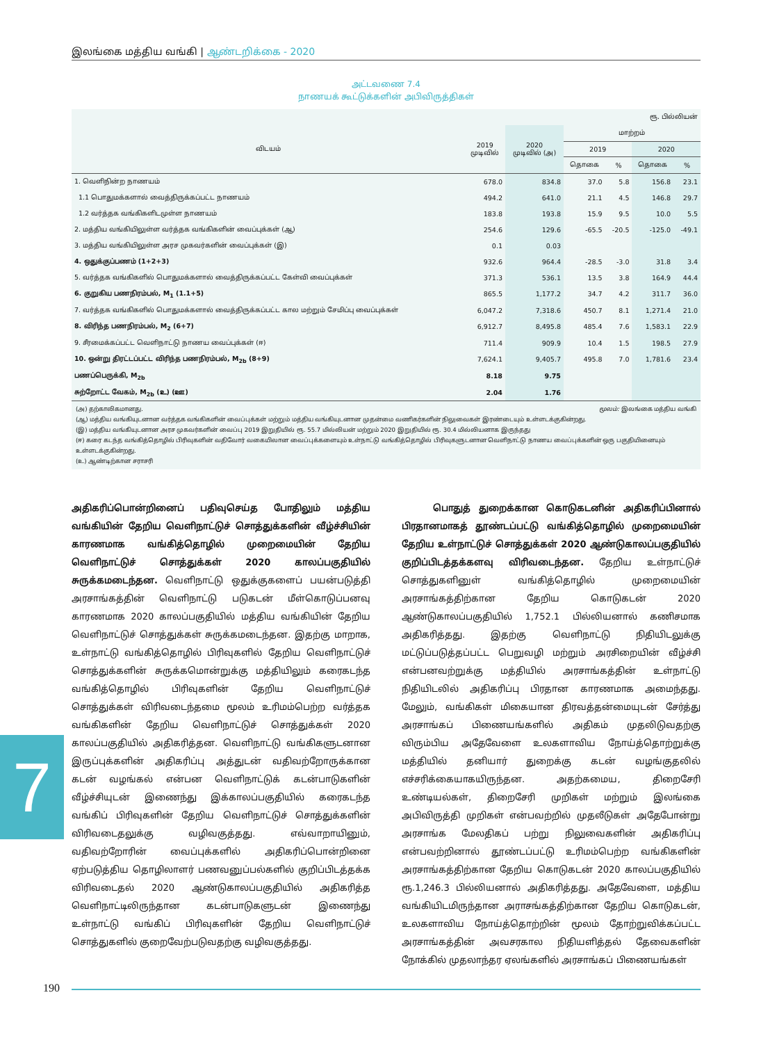இலங்கை மத்திய வங்கி | ஆண்டறிக்கை - 2020
அட்டவணை 7.4
நாணயக் கூட்டுக்களின் அபிவிருத்திகள்
| ரூ. பில்லியன் | | | | | | |
| விடயம் | 2019 முடிவில் | 2020 முடிவில் (அ) | மாற்றம் | | | |
| | | | 2019 | | 2020 | |
| | | | தொகை | % | தொகை | % |
| 1. வெளிநின்ற நாணயம் | 678.0 | 834.8 | 37.0 | 5.8 | 156.8 | 23.1 |
| 1.1 பொதுமக்களால் வைத்திருக்கப்பட்ட நாணயம் | 494.2 | 641.0 | 21.1 | 4.5 | 146.8 | 29.7 |
| 1.2 வர்த்தக வங்கிகளிடமுள்ள நாணயம் | 183.8 | 193.8 | 15.9 | 9.5 | 10.0 | 5.5 |
| 2. மத்திய வங்கியிலுள்ள வர்த்தக வங்கிகளின் வைப்புக்கள் (ஆ) | 254.6 | 129.6 | -65.5 | -20.5 | -125.0 | -49.1 |
| 3. மத்திய வங்கியிலுள்ள அரச முகவர்களின் வைப்புக்கள் (இ) | 0.1 | 0.03 | | | | |
| 4. ஒதுக்குப்பணம் (1+2+3) | 932.6 | 964.4 | -28.5 | -3.0 | 31.8 | 3.4 |
| 5. வர்த்தக வங்கிகளில் பொதுமக்களால் வைத்திருக்கப்பட்ட கேள்வி வைப்புக்கள் | 371.3 | 536.1 | 13.5 | 3.8 | 164.9 | 44.4 |
| 6. குறுகிய பணநிரம்பல், M<sub>1</sub> (1.1+5) | 865.5 | 1,177.2 | 34.7 | 4.2 | 311.7 | 36.0 |
| 7. வர்த்தக வங்கிகளில் பொதுமக்களால் வைத்திருக்கப்பட்ட கால மற்றும் சேமிப்பு வைப்புக்கள் | 6,047.2 | 7,318.6 | 450.7 | 8.1 | 1,271.4 | 21.0 |
| 8. விரிந்த பணநிரம்பல், M<sub>2</sub> (6+7) | 6,912.7 | 8,495.8 | 485.4 | 7.6 | 1,583.1 | 22.9 |
| 9. சீரமைக்கப்பட்ட வெளிநாட்டு நாணய வைப்புக்கள் (ஈ) | 711.4 | 909.9 | 10.4 | 1.5 | 198.5 | 27.9 |
| 10. ஒன்று திரட்டப்பட்ட விரிந்த பணநிரம்பல், M<sub>2b</sub> (8+9) | 7,624.1 | 9,405.7 | 495.8 | 7.0 | 1,781.6 | 23.4 |
| பணப்பெருக்கி, M<sub>2b</sub> | 8.18 | 9.75 | | | | |
| சுற்றோட்ட வேகம், M<sub>2b</sub> (உ) (ஊ) | 2.04 | 1.76 | | | | |
மூலம்: இலங்கை மத்திய வங்கி (அ) தற்காலிகமானது.
(ஆ) மத்திய வங்கியுடனான வர்த்தக வங்கிகளின் வைப்புக்கள் மற்றும் மத்திய வங்கியுடனான முதன்மை வணிகர்களின் நிலுவைகள் இரண்டையும் உள்ளடக்குகின்றது.
(இ) மத்திய வங்கியுடனான அரச முகவர்களின் வைப்பு 2019 இறுதியில் ரூ. 55.7 மில்லியன் மற்றும் 2020 இறுதியில் ரூ. 30.4 மில்லியனாக இருந்தது
(ஈ) கரை கடந்த வங்கித்தொழில் பிரிவுகளின் வதிவோர் வகையிலான வைப்புக்களையும் உள்நாட்டு வங்கித்தொழில் பிரிவுகளுடனான வெளிநாட்டு நாணய வைப்புக்களின் ஒரு பகுதியினையும் உள்ளடக்குகின்றது.
(உ) ஆண்டிற்கான சராசரி
அதிகரிப்பொன்றினைப் பதிவுசெய்த போதிலும் மத்திய வங்கியின் தேறிய வெளிநாட்டுச் சொத்துக்களின் வீழ்ச்சியின் காரணமாக வங்கித்தொழில் முறைமையின் தேறிய வெளிநாட்டுச் சொத்துக்கள் 2020 காலப்பகுதியில் சுருக்கமடைந்தன. வெளிநாட்டு ஒதுக்குகளைப் பயன்படுத்தி அரசாங்கத்தின் வெளிநாட்டு படுகடன் மீள்கொடுப்பனவு காரணமாக 2020 காலப்பகுதியில் மத்திய வங்கியின் தேறிய வெளிநாட்டுச் சொத்துக்கள் சுருக்கமடைந்தன. இதற்கு மாறாக, உள்நாட்டு வங்கித்தொழில் பிரிவுகளில் தேறிய வெளிநாட்டுச் சொத்துக்களின் சுருக்கமொன்றுக்கு மத்தியிலும் கரைகடந்த வங்கித்தொழில் பிரிவுகளின் தேறிய வெளிநாட்டுச் சொத்துக்கள் விரிவடைந்தமை மூலம் உரிமம்பெற்ற வர்த்தக வங்கிகளின் தேறிய வெளிநாட்டுச் சொத்துக்கள் 2020 காலப்பகுதியில் அதிகரித்தன. வெளிநாட்டு வங்கிகளுடனான இருப்புக்களின் அதிகரிப்பு அத்துடன் வதிவற்றோருக்கான கடன் வழங்கல் என்பன வெளிநாட்டுக் கடன்பாடுகளின் வீழ்ச்சியுடன் இணைந்து இக்காலப்பகுதியில் கரைகடந்த வங்கிப் பிரிவுகளின் தேறிய வெளிநாட்டுச் சொத்துக்களின் விரிவடைதலுக்கு வழிவகுத்தது. எவ்வாறாயினும், வதிவற்றோரின் வைப்புக்களில் அதிகரிப்பொன்றினை ஏற்படுத்திய தொழிலாளர் பணவனுப்பல்களில் குறிப்பிடத்தக்க விரிவடைதல் 2020 ஆண்டுகாலப்பகுதியில் அதிகரித்த வெளிநாட்டிலிருந்தான கடன்பாடுகளுடன் இணைந்து உள்நாட்டு வங்கிப் பிரிவுகளின் தேறிய வெளிநாட்டுச் சொத்துகளில் குறைவேற்படுவதற்கு வழிவகுத்தது.
பொதுத் துறைக்கான கொடுகடனின் அதிகரிப்பினால் பிரதானமாகத் தூண்டப்பட்டு வங்கித்தொழில் முறைமையின் தேறிய உள்நாட்டுச் சொத்துக்கள் 2020 ஆண்டுகாலப்பகுதியில் குறிப்பிடத்தக்களவு விரிவடைந்தன. தேறிய உள்நாட்டுச் சொத்துகளினுள் வங்கித்தொழில் முறைமையின் அரசாங்கத்திற்கான தேறிய கொடுகடன் 2020 ஆண்டுகாலப்பகுதியில் 1,752.1 பில்லியனால் கணிசமாக அதிகரித்தது. இதற்கு வெளிநாட்டு நிதியிடலுக்கு மட்டுப்படுத்தப்பட்ட பெறுவழி மற்றும் அரசிறையின் வீழ்ச்சி என்பனவற்றுக்கு மத்தியில் அரசாங்கத்தின் உள்நாட்டு நிதியிடலில் அதிகரிப்பு பிரதான காரணமாக அமைந்தது. மேலும், வங்கிகள் மிகையான திரவத்தன்மையுடன் சேர்த்து அரசாங்கப் பிணையங்களில் அதிகம் முதலிடுவதற்கு விரும்பிய அதேவேளை உலகளாவிய நோய்த்தொற்றுக்கு மத்தியில் தனியார் துறைக்கு கடன் வழங்குதலில் எச்சரிக்கையாகயிருந்தன. அதற்கமைய, திறைசேரி உண்டியல்கள், திறைசேரி முறிகள் மற்றும் இலங்கை அபிவிருத்தி முறிகள் என்பவற்றில் முதலீடுகள் அதேபோன்று அரசாங்க மேலதிகப் பற்று நிலுவைகளின் அதிகரிப்பு என்பவற்றினால் தூண்டப்பட்டு உரிமம்பெற்ற வங்கிகளின் அரசாங்கத்திற்கான தேறிய கொடுகடன் 2020 காலப்பகுதியில் ரூ.1,246.3 பில்லியனால் அதிகரித்தது. அதேவேளை, மத்திய வங்கியிடமிருந்தான அராசங்கத்திற்கான தேறிய கொடுகடன், உலகளாவிய நோய்த்தொற்றின் மூலம் தோற்றுவிக்கப்பட்ட அரசாங்கத்தின் அவசரகால நிதியளித்தல் தேவைகளின் நோக்கில் முதலாந்தர ஏலங்களில் அரசாங்கப் பிணையங்கள்
7
190